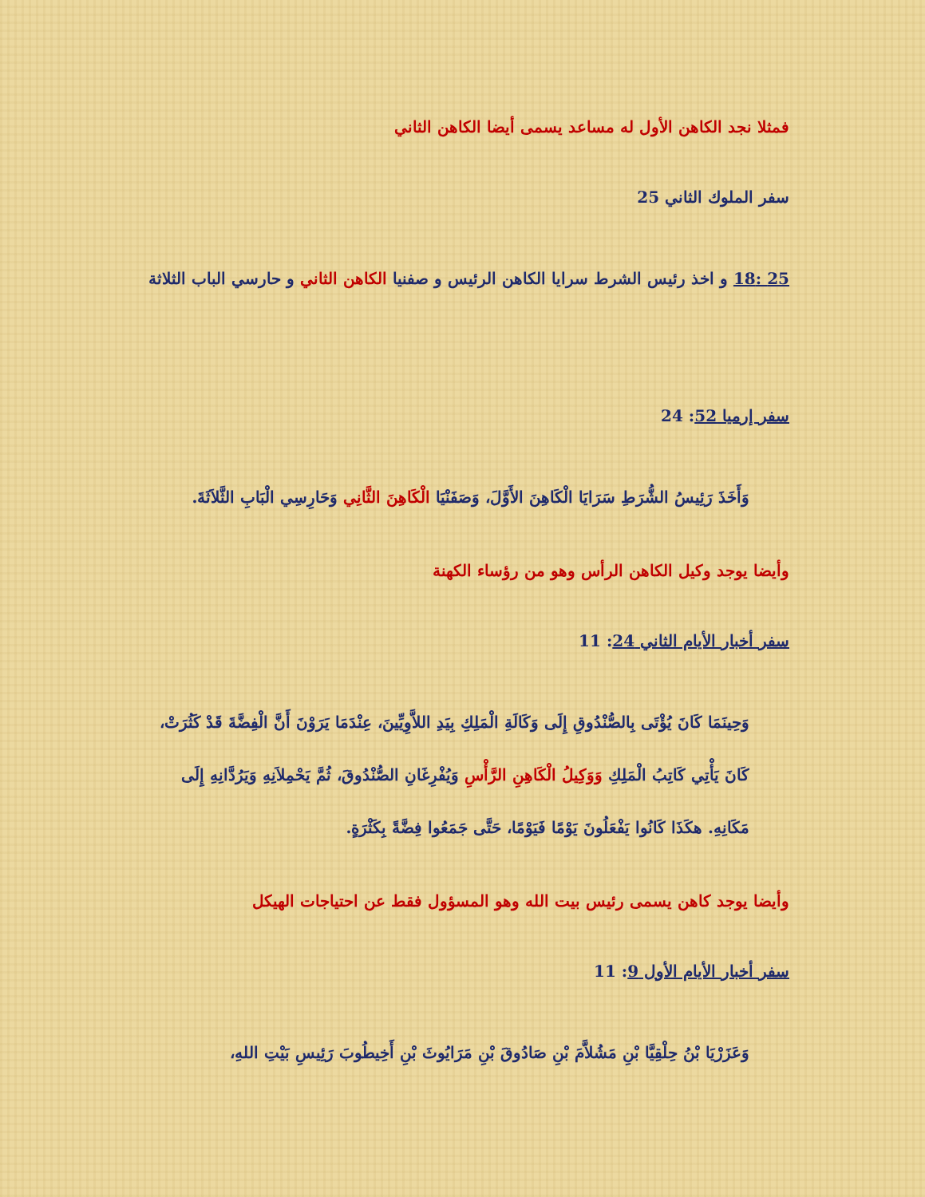فمثلا نجد الكاهن الأول له مساعد يسمى أيضا الكاهن الثاني
سفر الملوك الثاني 25
25 :18 و اخذ رئيس الشرط سرايا الكاهن الرئيس و صفنيا الكاهن الثاني و حارسي الباب الثلاثة
سفر إرميا 52: 24
وَأَخَذَ رَئِيسُ الشُّرَطِ سَرَايَا الْكَاهِنَ الأَوَّلَ، وَصَفَنْيَا الْكَاهِنَ الثَّانِي وَحَارِسِي الْبَابِ الثَّلاَثَةَ.
وأيضا يوجد وكيل الكاهن الرأس وهو من رؤساء الكهنة
سفر أخبار الأيام الثاني 24: 11
وَحِينَمَا كَانَ يُؤْتَى بِالصُّنْدُوقِ إِلَى وَكَالَةِ الْمَلِكِ بِيَدِ اللاَّوِيِّينَ، عِنْدَمَا يَرَوْنَ أَنَّ الْفِضَّةَ قَدْ كَثُرَتْ، كَانَ يَأْتِي كَاتِبُ الْمَلِكِ وَوَكِيلُ الْكَاهِنِ الرَّأْسِ وَيُفْرِغَانِ الصُّنْدُوقَ، ثُمَّ يَحْمِلاَنِهِ وَيَرُدَّانِهِ إِلَى مَكَانِهِ. هكَذَا كَانُوا يَفْعَلُونَ يَوْمًا فَيَوْمًا، حَتَّى جَمَعُوا فِضَّةً بِكَثْرَةٍ.
وأيضا يوجد كاهن يسمى رئيس بيت الله وهو المسؤول فقط عن احتياجات الهيكل
سفر أخبار الأيام الأول 9: 11
وَعَزَرْيَا بْنُ حِلْقِيَّا بْنِ مَشُلاَّمَ بْنِ صَادُوقَ بْنِ مَرَايُوثَ بْنِ أَخِيطُوبَ رَئِيسِ بَيْتِ اللهِ،